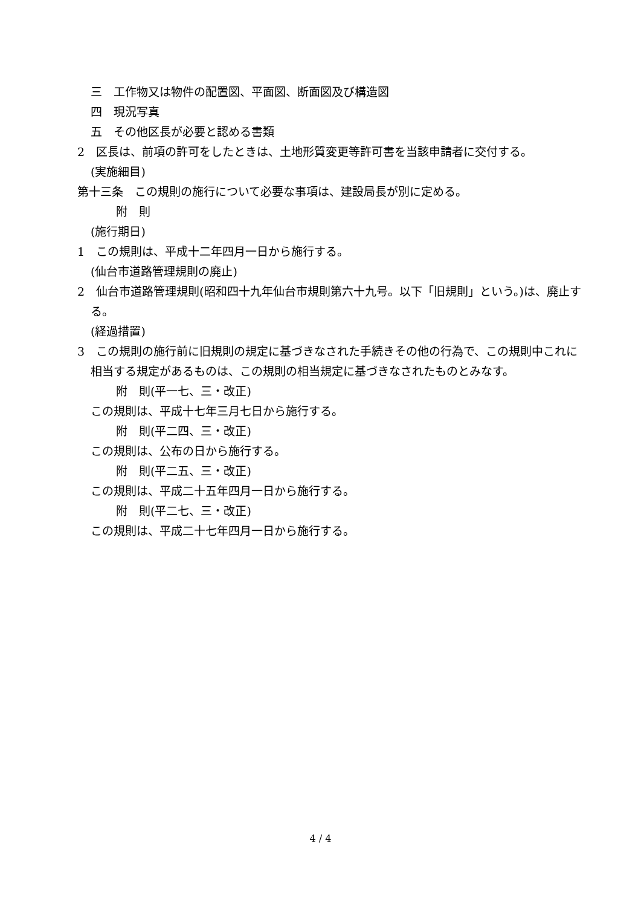三　工作物又は物件の配置図、平面図、断面図及び構造図
四　現況写真
五　その他区長が必要と認める書類
2　区長は、前項の許可をしたときは、土地形質変更等許可書を当該申請者に交付する。
(実施細目)
第十三条　この規則の施行について必要な事項は、建設局長が別に定める。
附　則
(施行期日)
1　この規則は、平成十二年四月一日から施行する。
(仙台市道路管理規則の廃止)
2　仙台市道路管理規則(昭和四十九年仙台市規則第六十九号。以下「旧規則」という。)は、廃止する。
(経過措置)
3　この規則の施行前に旧規則の規定に基づきなされた手続きその他の行為で、この規則中これに相当する規定があるものは、この規則の相当規定に基づきなされたものとみなす。
附　則(平一七、三・改正)
この規則は、平成十七年三月七日から施行する。
附　則(平二四、三・改正)
この規則は、公布の日から施行する。
附　則(平二五、三・改正)
この規則は、平成二十五年四月一日から施行する。
附　則(平二七、三・改正)
この規則は、平成二十七年四月一日から施行する。
4 / 4